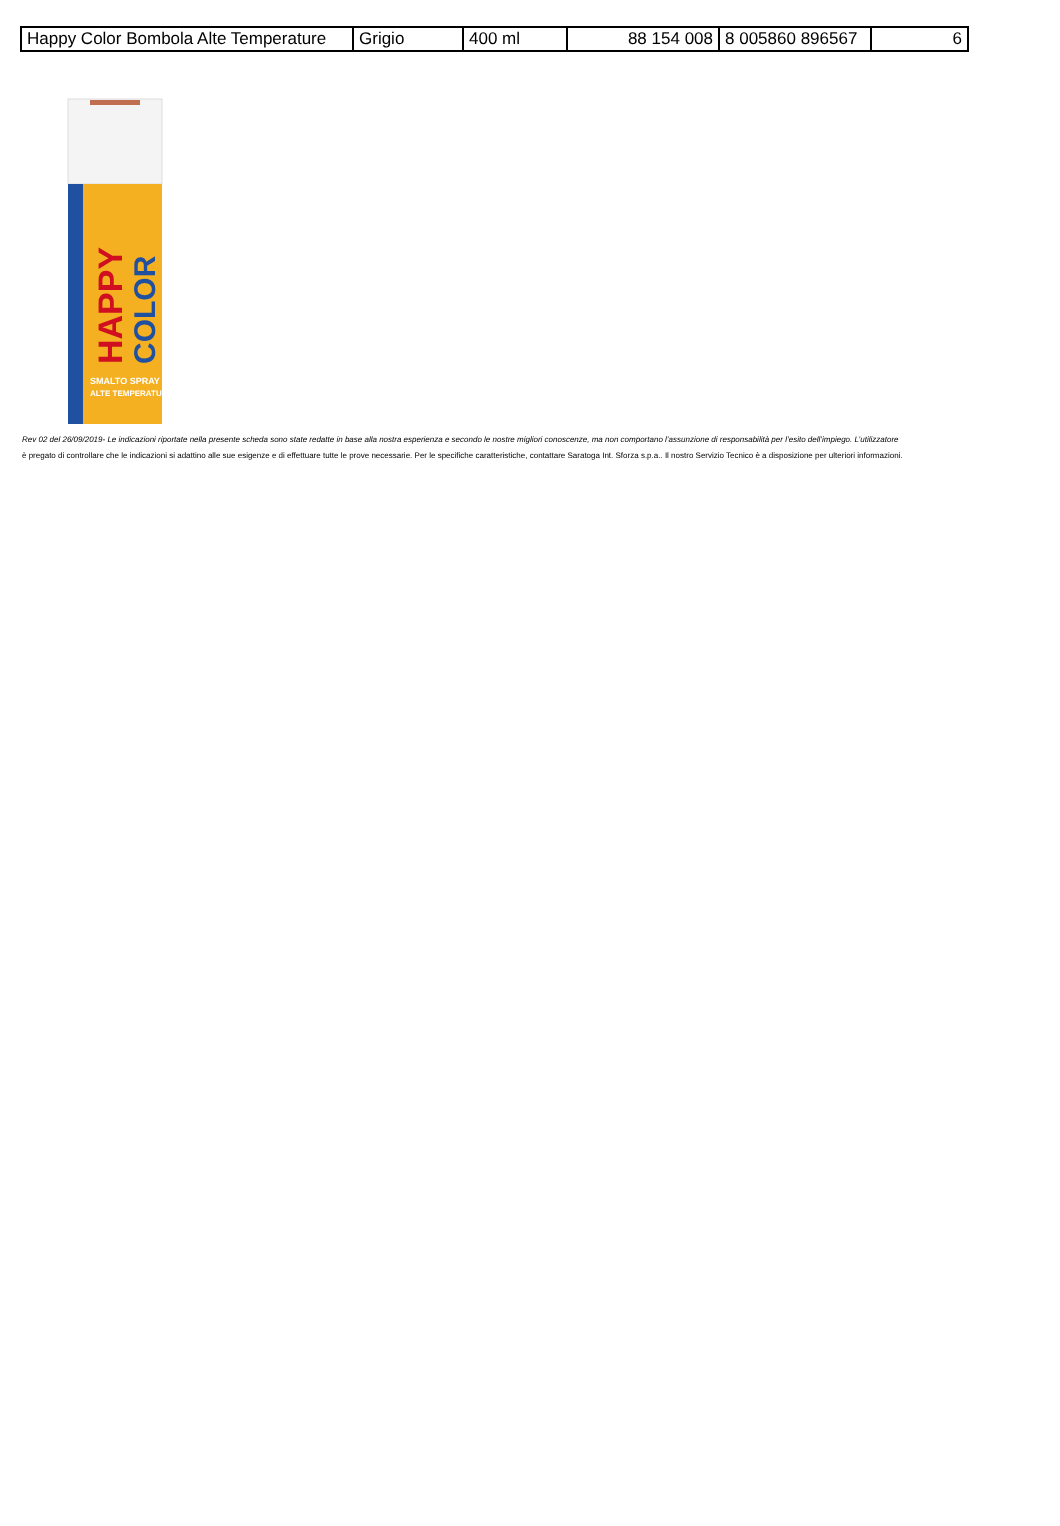| Happy Color Bombola Alte Temperature | Grigio | 400 ml | 88 154 008 | 8 005860 896567 | 6 |
HAPPY
COLOR
SMALTO SPRAY
ALTE TEMPERATURE
Rev 02 del 26/09/2019- Le indicazioni riportate nella presente scheda sono state redatte in base alla nostra esperienza e secondo le nostre migliori conoscenze, ma non comportano l’assunzione di responsabilità per l’esito dell’impiego. L’utilizzatore
è pregato di controllare che le indicazioni si adattino alle sue esigenze e di effettuare tutte le prove necessarie. Per le specifiche caratteristiche, contattare Saratoga Int. Sforza s.p.a.. Il nostro Servizio Tecnico è a disposizione per ulteriori informazioni.